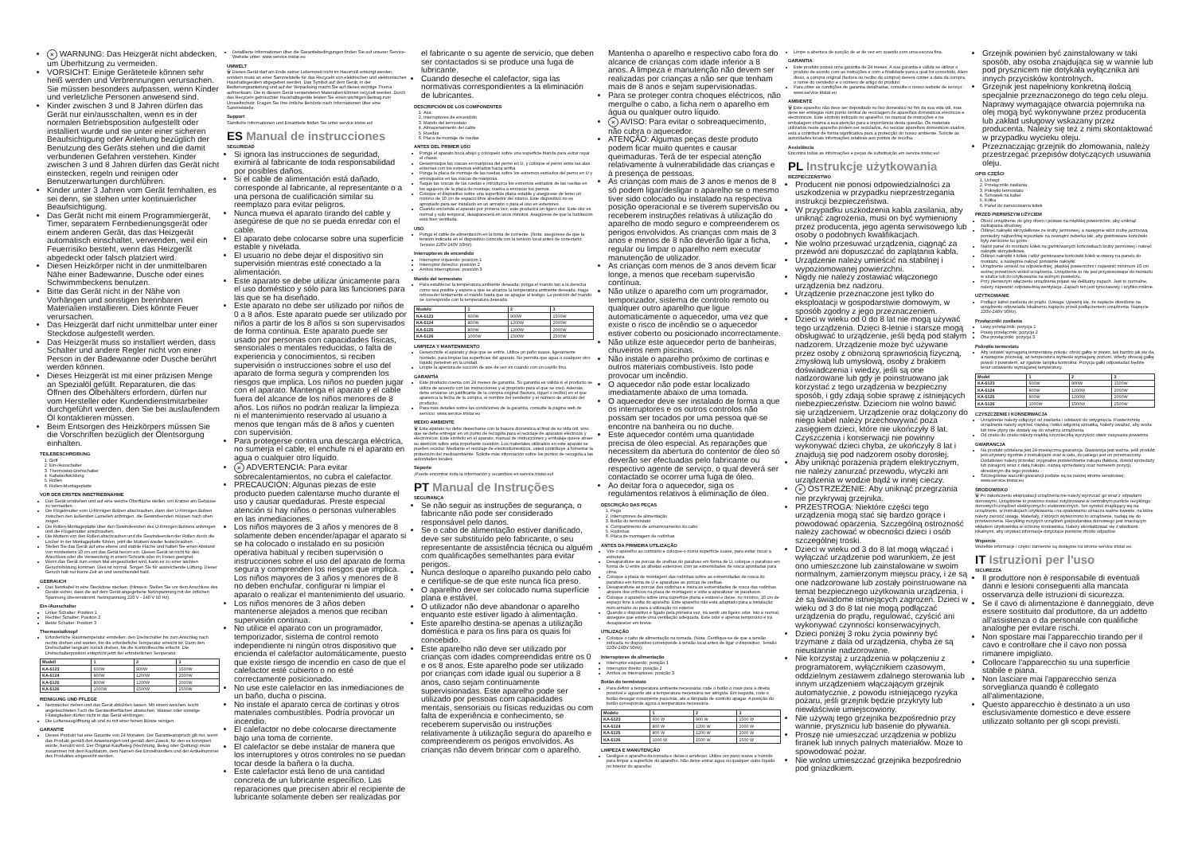✕ WARNUNG: Das Heizgerät nicht abdecken, um Überhitzung zu vermeiden.
VORSICHT: Einige Geräteteile können sehr heiß werden und Verbrennungen verursachen. Sie müssen besonders aufpassen, wenn Kinder und verletzliche Personen anwesend sind.
Kinder zwischen 3 und 8 Jahren dürfen das Gerät nur ein/ausschalten, wenn es in der normalen Betriebsposition aufgestellt oder installiert wurde und sie unter einer sicheren Beaufsichtigung oder Anleitung bezüglich der Benutzung des Geräts stehen und die damit verbundenen Gefahren verstehen. Kinder zwischen 3 und 8 Jahren dürfen das Gerät nicht einstecken, regeln und reinigen oder Benutzerwartungen durchführen.
Kinder unter 3 Jahren vom Gerät fernhalten, es sei denn, sie stehen unter kontinuierlicher Beaufsichtigung.
Das Gerät nicht mit einem Programmiergerät, Timer, separatem Fernbedienungsgerät oder einem anderen Gerät, das das Heizgerät automatisch einschaltet, verwenden, weil ein Feuerrisiko besteht, wenn das Heizgerät abgedeckt oder falsch platziert wird.
Diesen Heizkörper nicht in der unmittelbaren Nähe einer Badewanne, Dusche oder eines Schwimmbeckens benutzen.
Bitte das Gerät nicht in der Nähe von Vorhängen und sonstigen brennbaren Materialien installieren. Dies könnte Feuer verursachen.
Das Heizgerät darf nicht unmittelbar unter einer Steckdose aufgestellt werden.
Das Heizgerät muss so installiert werden, dass Schalter und andere Regler nicht von einer Person in der Badewanne oder Dusche berührt werden können.
Dieses Heizgerät ist mit einer präzisen Menge an Spezialöl gefüllt. Reparaturen, die das Öffnen des Ölbehälters erfordern, dürfen nur vom Hersteller oder Kundendienstmitarbeiter durchgeführt werden, den Sie bei auslaufendem Öl kontaktieren müssen.
Beim Entsorgen des Heizkörpers müssen Sie die Vorschriften bezüglich der Ölentsorgung einhalten.
TEILEBESCHREIBUNG
1. Griff
2. Ein-/Ausschalter
3. Thermostat-Drehschalter
4. Kabelaufwicklung
5. Rollen
6. Rollen-Montageplatte
VOR DER ERSTEN INBETRIEBNAHME
Das Gerät umdrehen und auf eine weiche Oberfläche stellen, um Kratzer am Gehäuse zu vermeiden.
Die Flügelmutter vom U-förmigen Bolzen abschrauben, dann den U-förmigen Bolzen zwischen den äußersten Lamellen anbringen, die Gewindeenden müssen nach oben zeigen.
Die Rollen-Montageplatte über den Gewindeenden des U-förmigen Bolzens anbringen und die Flügelmutter anschrauben.
Die Muttern von den Rollen abschrauben und die Gewindeenden der Rollen durch die Löcher in der Montageplatte führen, jetzt die Muttern wieder festschrauben.
Stellen Sie das Gerät auf eine ebene und stabile Fläche und halten Sie einen Abstand von mindestens 10 cm um das Gerät herum ein. Dieses Gerät ist nicht für den Anschluss oder die Verwendung in einem Schrank oder im Freien geeignet.
Wenn das Gerät zum ersten Mal eingeschaltet wird, kann es zu einer leichten Geruchsbildung kommen. Dies ist normal. Sorgen Sie für ausreichende Lüftung. Dieser Geruch hält nur kurze Zeit an und verschwindet bald.
GEBRAUCH
Das Netzkabel in eine Steckdose stecken. (Hinweis: Stellen Sie vor dem Anschluss des Geräts sicher, dass die auf dem Gerät angegebene Netzspannung mit der örtlichen Spannung übereinstimmt. Netzspannung 220 V - 240 V 50 Hz).
Ein-/Ausschalter
Linker Schalter: Position 1
Rechter Schalter: Position 2
Beide Schalter: Position 3
Thermostatknopf
Erforderliche Raumtemperatur einstellen: den Drehschalter bis zum Anschlag nach rechts drehen und warten, bis die erforderliche Temperatur erreicht ist. Dann den Drehschalter langsam zurück drehen, bis die Kontrollleuchte erlischt. Die Drehschalterposition entspricht jetzt der erforderlichen Temperatur.
| Modell | 1 | 2 | 3 |
| --- | --- | --- | --- |
| KA-5123 | 600W | 900W | 1500W |
| KA-5124 | 800W | 1200W | 2000W |
| KA-5125 | 800W | 1200W | 2000W |
| KA-5126 | 1000W | 1500W | 2500W |
REINIGUNG UND PFLEGE
Netzstecker ziehen und das Gerät abkühlen lassen. Mit einem weichen, leicht angefeuchteten Tuch die Geräteoberflächen abwischen. Wasser oder sonstige Flüssigkeiten dürfen nicht in das Gerät eindringen.
Die Luftansaugöffnung ab und zu mit einer feinen Bürste reinigen.
GARANTIE
Dieses Produkt hat eine Garantie von 24 Monaten. Der Garantieanspruch gilt nur, wenn das Produkt gemäß den Anweisungen und gemäß dem Zweck, für den es konzipiert wurde, benutzt wird. Der Original-Kaufbeleg (Rechnung, Beleg oder Quittung) muss zusammen mit dem Kaufdatum, dem Namen des Einzelhändlers und der Artikelnummer des Produktes eingereicht werden.
Detaillierte Informationen über die Garantiebedingungen finden Sie auf unserer Service-Website unter: www.service.tristar.eu
UMWELT
🗑 Dieses Gerät darf am Ende seiner Lebenszeit nicht im Hausmüll entsorgt werden, sondern muss an einer Sammelstelle für das Recyceln von elektrischen und elektronischen Haushaltsgeräten abgegeben werden. Das Symbol auf dem Gerät, in der Bedienungsanleitung und auf der Verpackung macht Sie auf dieses wichtige Thema aufmerksam. Die in diesem Gerät verwendeten Materialien können recycelt werden. Durch das Recyceln gebrauchter Haushaltsgeräte leisten Sie einen wichtigen Beitrag zum Umweltschutz. Fragen Sie Ihre örtliche Behörde nach Informationen über eine Sammelstelle.
Support
Sämtliche Informationen und Ersatzteile finden Sie unter service.tristar.eu!
ES Manual de instrucciones
SEGURIDAD
Si ignora las instrucciones de seguridad, eximirá al fabricante de toda responsabilidad por posibles daños.
Si el cable de alimentación está dañado, corresponde al fabricante, al representante o a una persona de cualificación similar su reemplazo para evitar peligros.
Nunca mueva el aparato tirando del cable y asegúrese de que no se pueda enredar con el cable.
El aparato debe colocarse sobre una superficie estable y nivelada.
El usuario no debe dejar el dispositivo sin supervisión mientras esté conectado a la alimentación.
Este aparato se debe utilizar únicamente para el uso doméstico y sólo para las funciones para las que se ha diseñado.
Este aparato no debe ser utilizado por niños de 0 a 8 años. Este aparato puede ser utilizado por niños a partir de los 8 años si son supervisados de forma continua. Este aparato puede ser usado por personas con capacidades físicas, sensoriales o mentales reducidas, o falta de experiencia y conocimientos, si reciben supervisión o instrucciones sobre el uso del aparato de forma segura y comprenden los riesgos que implica. Los niños no pueden jugar con el aparato. Mantenga el aparato y el cable fuera del alcance de los niños menores de 8 años. Los niños no podrán realizar la limpieza ni el mantenimiento reservado al usuario a menos que tengan más de 8 años y cuenten con supervisión.
Para protegerse contra una descarga eléctrica, no sumerja el cable, el enchufe ni el aparato en agua o cualquier otro líquido.
✕ ADVERTENCIA: Para evitar sobrecalentamientos, no cubra el calefactor.
PRECAUCIÓN: Algunas piezas de este producto pueden calentarse mucho durante el uso y causar quedaduras. Preste especial atención si hay niños o personas vulnerables en las inmediaciones.
Los niños mayores de 3 años y menores de 8 solamente deben encender/apagar el aparato si se ha colocado o instalado en su posición operativa habitual y reciben supervisión o instrucciones sobre el uso del aparato de forma segura y comprenden los riesgos que implica. Los niños mayores de 3 años y menores de 8 no deben enchufar, configurar ni limpiar el aparato o realizar el mantenimiento del usuario.
Los niños menores de 3 años deben mantenerse alejados a menos que reciban supervisión continua.
No utilice el aparato con un programador, temporizador, sistema de control remoto independiente ni ningún otros dispositivo que encienda el calefactor automáticamente, puesto que existe riesgo de incendio en caso de que el calefactor esté cubierto o no esté correctamente posicionado.
No use este calefactor en las inmediaciones de un baño, ducha o piscina.
No instale el aparato cerca de cortinas y otros materiales combustibles. Podría provocar un incendio.
El calefactor no debe colocarse directamente bajo una toma de corriente.
El calefactor se debe instalar de manera que los interruptores y otros controles no se puedan tocar desde la bañera o la ducha.
Este calefactor está lleno de una cantidad concreta de un lubricante específico. Las reparaciones que precisen abrir el recipiente de lubricante solamente deben ser realizadas por
el fabricante o su agente de servicio, que deben ser contactados si se produce una fuga de lubricante.
Cuando deseche el calefactor, siga las normativas correspondientes a la eliminación de lubricantes.
DESCRIPCIÓN DE LOS COMPONENTES
1. Asa
2. Interruptores de encendido
3. Mando del termostato
4. Almacenamiento del cable
5. Ruedas
6. Placa de montaje de ruedas
ANTES DEL PRIMER USO
Ponga el aparato boca abajo y colóquelo sobre una superficie blanda para evitar rayar el chasis.
Desenrosque las roscas en mariposa del perno en U, y coloque el perno entre las alas externas con los extremos estriados hacia arriba.
Ponga la placa de montaje de las ruedas sobre los extremos estriados del perno en U y enrósquelos en las roscas de mariposa.
Saque las roscas de las ruedas e introduzca los extremos estriados de las ruedas en los agujeros de la placa de montaje; vuelva a enroscar los pernos.
Coloque el dispositivo sobre una superficie plana estable y asegúrese de tener un mínimo de 10 cm de espacio libre alrededor del mismo. Este dispositivo no es apropiado para ser instalado en un armario o para el uso en exteriores.
Cuando encienda el aparato por primera vez, este producirá un ligero olor. Este olor es normal y solo temporal, desaparecerá en unos minutos. Asegúrese de que la habitación está bien ventilada.
USO
Ponga el cable de alimentación en la toma de corriente. (Nota: asegúrese de que la tensión indicada en el dispositivo coincida con la tensión local antes de conectarlo. Tensión 220V-240V 50Hz).
Interruptores de encendido
Interruptor izquierdo: posición 1
Interruptor derecho: posición 2
Ambos interruptores: posición 3
Mando del termostato
Para establecer la temperatura ambiente deseada: ponga el mando tan a la derecha como sea posible y espere a que se alcance la temperatura ambiente deseada. Haga retroceder lentamente el mando hasta que se apague el testigo. La posición del mando se corresponde con la temperatura deseada.
| Modelo | 1 | 2 | 3 |
| --- | --- | --- | --- |
| KA-5123 | 600W | 900W | 1500W |
| KA-5124 | 800W | 1200W | 2000W |
| KA-5125 | 800W | 1200W | 2000W |
| KA-5126 | 1000W | 1500W | 2500W |
LIMPIEZA Y MANTENIMIENTO
Desenchufe el aparato y deje que se enfríe. Utilice un paño suave, ligeramente húmedo, para limpiar las superficies del aparato. No permita que agua o cualquier otro líquido penetren en la unidad.
Limpie la apertura de succión de aire de vez en cuando con un cepillo fino.
GARANTÍA
Este producto cuenta con 24 meses de garantía. Su garantía es válida si el producto se utiliza de acuerdo con las instrucciones y el propósito para el que se creó. Además, debe enviarse un justificante de la compra original (factura, tíquet o recibo) en el que aparezca la fecha de la compra, el nombre del vendedor y el número de artículo del producto.
Para más detalles sobre las condiciones de la garantía, consulte la página web de servicio: www.service.tristar.eu
MEDIO AMBIENTE
🗑 Este aparato no debe desecharse con la basura doméstica al final de su vida útil, sino que se debe entregar en un punto de recogida para el reciclaje de aparatos eléctricos y electrónicos. Este símbolo en el aparato, manual de instrucciones y embalaje quiere atraer su atención sobre esta importante cuestión. Los materiales utilizados en este aparato se pueden reciclar. Mediante el reciclaje de electrodomésticos, usted contribuye a fomentar la protección del medioambiente. Solicite más información sobre los puntos de recogida a las autoridades locales.
Soporte
¡Puede encontrar toda la información y recambios en service.tristar.eu!
PT Manual de Instruções
SEGURANÇA
Se não seguir as instruções de segurança, o fabricante não pode ser considerado responsável pelo danos.
Se o cabo de alimentação estiver danificado, deve ser substituído pelo fabricante, o seu representante de assistência técnica ou alguém com qualificações semelhantes para evitar perigos.
Nunca desloque o aparelho puxando pelo cabo e certifique-se de que este nunca fica preso.
O aparelho deve ser colocado numa superfície plana e estável.
O utilizador não deve abandonar o aparelho enquanto este estiver ligado à alimentação.
Este aparelho destina-se apenas a utilização doméstica e para os fins para os quais foi concebido.
Este aparelho não deve ser utilizado por crianças com idades compreendidas entre os 0 e os 8 anos. Este aparelho pode ser utilizado por crianças com idade igual ou superior a 8 anos, caso sejam continuamente supervisionadas. Este aparelho pode ser utilizado por pessoas com capacidades mentais, sensoriais ou físicas reduzidas ou com falta de experiência e conhecimento, se receberem supervisão ou instruções relativamente à utilização segura do aparelho e compreenderem os perigos envolvidos. As crianças não devem brincar com o aparelho.
Mantenha o aparelho e respectivo cabo fora do alcance de crianças com idade inferior a 8 anos. A limpeza e manutenção não devem ser realizadas por crianças a não ser que tenham mais de 8 anos e sejam supervisionadas.
Para se proteger contra choques eléctricos, não mergulhe o cabo, a ficha nem o aparelho em água ou qualquer outro líquido.
✕ AVISO: Para evitar o sobreaquecimento, não cubra o aquecedor.
ATENÇÃO: Algumas peças deste produto podem ficar muito quentes e causar queimaduras. Terá de ter especial atenção relativamente à vulnerabilidade das crianças e à presença de pessoas.
As crianças com mais de 3 anos e menos de 8 só podem ligar/desligar o aparelho se o mesmo tiver sido colocado ou instalado na respectiva posição operacional e se tiverem supervisão ou receberem instruções relativas à utilização do aparelho de modo seguro e compreenderem os perigos envolvidos. As crianças com mais de 3 anos e menos de 8 não deverão ligar a ficha, regular ou limpar o aparelho nem executar manutenção de utilizador.
As crianças com menos de 3 anos devem ficar longe, a menos que recebam supervisão contínua.
Não utilize o aparelho com um programador, temporizador, sistema de controlo remoto ou qualquer outro aparelho que ligue automaticamente o aquecedor, uma vez que existe o risco de incêndio se o aquecedor estiver coberto ou posicionado incorrectamente.
Não utilize este aquecedor perto de banheiras, chuveiros nem piscinas.
Não instale o aparelho próximo de cortinas e outros materiais combustíveis. Isto pode provocar um incêndio.
O aquecedor não pode estar localizado imediatamente abaixo de uma tomada.
O aquecedor deve ser instalado de forma a que os interruptores e os outros controlos não possam ser tocados por uma pessoa que se encontre na banheira ou no duche.
Este aquecedor contém uma quantidade precisa de óleo especial. As reparações que necessitem da abertura do contentor de óleo só deverão ser efectuadas pelo fabricante ou respectivo agente de serviço, o qual deverá ser contactado se ocorrer uma fuga de óleo.
Ao deitar fora o aquecedor, siga os regulamentos relativos à eliminação de óleo.
DESCRIÇÃO DAS PEÇAS
1. Pega
2. Interruptores de alimentação
3. Botão do termóstato
4. Compartimento de armazenamento do cabo
5. Rodinhas
6. Placa de montagem de rodinhas
ANTES DA PRIMEIRA UTILIZAÇÃO
Vire o aparelho ao contrário e coloque-o numa superfície suave, para evitar riscar a estrutura.
Desaparafuse as porcas de orelhas do parafuso em forma de U, coloque o parafuso em forma de U entre as alhetas exteriores com as extremidades de rosca apontadas para cima.
Coloque a placa de montagem das rodinhas sobre as extremidades de rosca do parafuso em forma de U e aparafuse as porcas de orelhas.
Desaparafuse as porcas das rodinhas e insira as extremidades de rosca das rodinhas através dos orifícios na placa de montagem e volte a aparafusar os parafusos.
Coloque o aparelho sobre uma superfície plana e estável e deixe, no mínimo, 10 cm de espaço livre à volta do aparelho. Este aparelho não está adaptado para a instalação num armário ou para a utilização no exterior.
Quando o dispositivo é ligado pela primeira vez, irá sentir um ligeiro odor. Isto é normal, assegure que existe uma ventilação adequada. Este odor é apenas temporário e irá desaparecer em breve.
UTILIZAÇÃO
Coloque o cabo de alimentação na tomada. (Nota: Certifique-se de que a tensão indicada no dispositivo corresponde à tensão local antes de ligar o dispositivo. Tensão 220V-240V 50Hz).
Interruptores de alimentação
Interruptor esquerdo: posição 1
Interruptor direito: posição 2
Ambos os interruptores: posição 3
Botão do termóstato
Para definir a temperatura ambiente necessária: rode o botão o mais para a direita possível e aguarde até a temperatura necessária ser atingida. Em seguida, rode o botão devagar novamente para trás, até a lâmpada de controlo apagar. A posição do botão corresponde agora à temperatura necessária.
| Modelo | 1 | 2 | 3 |
| --- | --- | --- | --- |
| KA-5123 | 600 W | 900 W | 1500 W |
| KA-5124 | 800 W | 1200 W | 2000 W |
| KA-5125 | 800 W | 1200 W | 2000 W |
| KA-5126 | 1000 W | 1500 W | 2500 W |
LIMPEZA E MANUTENÇÃO
Desligue o aparelho da tomada e deixe-o arrefecer. Utilize um pano suave e húmido para limpar a superfície do aparelho. Não deixe entrar água ou qualquer outro líquido no interior do aparelho.
Limpe a abertura de sucção de ar de vez em quando com uma escova fina.
GARANTIA
Este produto possui uma garantia de 24 meses. A sua garantia é válida se utilizar o produto de acordo com as instruções e com a finalidade para a qual foi concebido. Além disso, a compra original (factura ou recibo da compra) deverá conter a data da compra, o nome do vendedor e o número de artigo do produto.
Para obter as condições de garantia detalhadas, consulte o nosso website de serviço: www.service.tristar.eu
AMBIENTE
🗑 Este aparelho não deve ser depositado no lixo doméstico no fim da sua vida útil, mas deve ser entregue num ponto central de reciclagem de aparelhos domésticos eléctricos e electrónicos. Este símbolo indicado no aparelho, no manual de instruções e na embalagem chama a sua atenção para a importância desta questão. Os materiais utilizados neste aparelho podem ser reciclados. Ao reciclar aparelhos domésticos usados, está a contribuir de forma significativa para a protecção do nosso ambiente. Solicite às autoridades locais informações relativas aos pontos de recolha.
Assistência
Encontra todas as informações e peças de substituição em service.tristar.eu!
PL Instrukcje użytkowania
BEZPIECZEŃSTWO
Producent nie ponosi odpowiedzialności za uszkodzenia w przypadku nieprzestrzegania instrukcji bezpieczeństwa.
W przypadku uszkodzenia kabla zasilania, aby uniknąć zagrożenia, musi on być wymieniony przez producenta, jego agenta serwisowego lub osoby o podobnych kwalifikacjach.
Nie wolno przesuwać urządzenia, ciągnąć za przewód ani dopuszczać do zaplątania kabla.
Urządzenie należy umieścić na stabilnej i wypoziomowanej powierzchni.
Nigdy nie należy zostawiać włączonego urządzenia bez nadzoru.
Urządzenie przeznaczone jest tylko do eksploatacji w gospodarstwie domowym, w sposób zgodny z jego przeznaczeniem.
Dzieci w wieku od 0 do 8 lat nie mogą używać tego urządzenia. Dzieci 8-letnie i starsze mogą obsługiwać to urządzenie, jeśli będą pod stałym nadzorem. Urządzenie może być używane przez osoby z obniżoną sprawnością fizyczną, zmysłową lub umysłową, osoby z brakiem doświadczenia i wiedzy, jeśli są one nadzorowane lub gdy je poinstruowano jak korzystać z tego urządzenia w bezpieczny sposób, i gdy zdają sobie sprawę z istniejących niebezpieczeństw. Dzieciom nie wolno bawić się urządzeniem. Urządzenie oraz dołączony do niego kabel należy przechowywać poza zasięgiem dzieci, które nie ukończyły 8 lat. Czyszczenia i konserwacji nie powinny wykonywać dzieci chyba, że ukończyły 8 lat i znajdują się pod nadzorem osoby dorosłej.
Aby uniknąć porażenia prądem elektrycznym, nie należy zanurzać przewodu, wtyczki ani urządzenia w wodzie bądź w innej cieczy.
✕ OSTRZEŻENIE: Aby uniknąć przegrzania nie przykrywaj grzejnika.
PRZESTROGA: Niektóre części tego urządzenia mogą stać się bardzo gorące i powodować oparzenia. Szczególną ostrożność należy zachować w obecności dzieci i osób szczególnej troski.
Dzieci w wieku od 3 do 8 lat mogą włączać i wyłączać urządzenie pod warunkiem, że jest ono umieszczone lub zainstalowane w swoim normalnym, zamierzonym miejscu pracy, i że są one nadzorowane lub zostały poinstruowane na temat bezpiecznego użytkowania urządzenia, i że są świadome istniejących zagrożeń. Dzieci w wieku od 3 do 8 lat nie mogą podłączać urządzenia do prądu, regulować, czyścić ani wykonywać czynności konserwacyjnych.
Dzieci poniżej 3 roku życia powinny być trzymane z dala od urządzenia, chyba że są nieustannie nadzorowane.
Nie korzystaj z urządzenia w połączeniu z programatorem, wyłącznikiem czasowym, oddzielnym zestawem zdalnego sterowania lub innym urządzeniem włączającym grzejnik automatycznie, z powodu istniejącego ryzyka pożaru, jeśli grzejnik będzie przykryty lub niewłaściwie umiejscowiony.
Nie używaj tego grzejnika bezpośrednio przy wannie, prysznicu lub basenie do pływania.
Proszę nie umieszczać urządzenia w pobliżu firanek lub innych palnych materiałów. Może to spowodować pożar.
Nie wolno umieszczać grzejnika bezpośrednio pod gniazdkiem.
Grzejnik powinien być zainstalowany w taki sposób, aby osoba znajdująca się w wannie lub pod prysznicem nie dotykała wyłącznika ani innych przycisków kontrolnych.
Grzejnik jest napełniony konkretną ilością specjalnie przeznaczonego do tego celu oleju. Naprawy wymagające otwarcia pojemnika na olej mogą być wykonywane przez producenta lub zakład usługowy wskazany przez producenta. Należy się też z nimi skontaktować w przypadku wycieku oleju.
Przeznaczając grzejnik do złomowania, należy przestrzegać przepisów dotyczących usuwania oleju.
OPIS CZĘŚCI
1. Uchwyt
2. Przełączniki zasilania
3. Pokrętło termostatu
4. Schowek na kabel
5. Kółka
6. Panel do zamocowania kółek
PRZED PIERWSZYM UŻYCIEM
Obróć urządzenie do góry dnem i postaw na miękkiej powierzchni, aby uniknąć zadrapania obudowy.
Odkręć nakrętki skrzydełkowe ze śruby jarzmowej, a następnie włóż śrubę jarzmową pomiędzy najbardziej wysunięte na zewnątrz żeberka tak, aby gwintowane końcówki były zwrócone ku górze.
Nałóż panel do montażu kółek na gwintowanych końcówkach śruby jarzmowej i nakręć nakrętki skrzydełkowe.
Odkręć nakrętki z kółek i włóż gwintowane końcówki kółek w otwory na panelu do montażu, a następnie nakręć ponownie nakrętki.
Urządzenie umieść na odpowiedniej, płaskiej powierzchni i zapewnić minimum 10 cm wolnej przestrzeni wokół urządzenia. Urządzenie to nie jest przystosowane do montażu w szafce lub do użytkowania na wolnym powietrzu.
Przy pierwszym włączeniu urządzenia pojawi się delikatny zapach. Jest to normalne, należy zapewnić odpowiednią wentylację. Zapach ten jest tymczasowy i szybko zniknie.
UŻYTKOWANIE
Podłącz kabel zasilania do prądu. (Uwaga: Upewnij się, że napięcie określone na urządzeniu odpowiada lokalnemu napięciu przed podłączeniem urządzenia. Napięcie 220V-240V 50Hz).
Przełączniki zasilania
Lewy przełącznik: pozycja 1
Prawy przełącznik: pozycja 2
Oba przełączniki: pozycja 3
Pokrętło termostatu
Aby ustawić wymaganą temperaturę pokoju: obróć gałkę w prawo, tak bardzo jak się da, a następnie poczekaj, aż temperatura wyniesie wymagany poziom. Wtedy obracaj gałkę powoli z powrotem, aż zgaśnie lampka kontrolna. Pozycja gałki odpowiadać będzie teraz ustawieniu wymaganej temperatury.
| Model | 1 | 2 | 3 |
| --- | --- | --- | --- |
| KA-5123 | 600W | 900W | 1500W |
| KA-5124 | 800W | 1200W | 2000W |
| KA-5125 | 800W | 1200W | 2000W |
| KA-5126 | 1000W | 1500W | 2500W |
CZYSZCZENIE I KONSERWACJA
Urządzenie należy odłączyć od zasilania i odstawić do ostygnięcia. Powierzchnię urządzenia należy wytrzeć miękką i lekko wilgotną szmatką. Należy uważać, aby woda lub inne płyny nie dostały się do wnętrza urządzenia.
Od czasu do czasu należy miękką szczoteczką wyczyścić otwór zasysania powietrza.
GWARANCJA
Na produkt udzielana jest 24-miesięczna gwarancja. Gwarancja jest ważna, jeśli produkt jest używany zgodnie z instrukcjami oraz w celu, do jakiego jest on przeznaczony. Dodatkowo należy przesłać oryginalne potwierdzenie zakupu (faktura, dowód sprzedaży lub paragon) wraz z datą zakupu, nazwą sprzedawcy oraz numerem pozycji, określonym dla tego produktu.
Szczegółowe warunki gwarancji podane są na naszej stronie serwisowej: www.service.tristar.eu
ŚRODOWISKO
🗑 Po zakończeniu eksploatacji urządzenia nie należy wyrzucać go wraz z odpadami domowymi. Urządzenie to powinno zostać zutylizowane w centralnym punkcie recyklingu domowych urządzeń elektrycznych i elektronicznych. Ten symbol znajdujący się na urządzeniu, w instrukcjach użytkowania i na opakowaniu oznacza ważne kwestie, na które należy zwrócić uwagę. Materiały, z których wytworzono to urządzenie, nadają się do przetworzenia. Recykling zużytych urządzeń gospodarstwa domowego jest znaczącym wkładem użytkownika w ochronę środowiska. Należy skontaktować się z władzami lokalnymi, aby uzyskać informacje dotyczące punktów zbiórki odpadów.
Wsparcie
Wszelkie informacje i części zamienne są dostępne na stronie service.tristar.eu.
IT Istruzioni per l'uso
SICUREZZA
Il produttore non è responsabile di eventuali danni e lesioni conseguenti alla mancata osservanza delle istruzioni di sicurezza.
Se il cavo di alimentazione è danneggiato, deve essere sostituito dal produttore, da un addetto all'assistenza o da personale con qualifiche analoghe per evitare rischi.
Non spostare mai l'apparecchio tirando per il cavo e controllare che il cavo non possa rimanere impigliato.
Collocare l'apparecchio su una superficie stabile e piana.
Non lasciare mai l'apparecchio senza sorveglianza quando è collegato all'alimentazione.
Questo apparecchio è destinato a un uso esclusivamente domestico e deve essere utilizzato soltanto per gli scopi previsti.